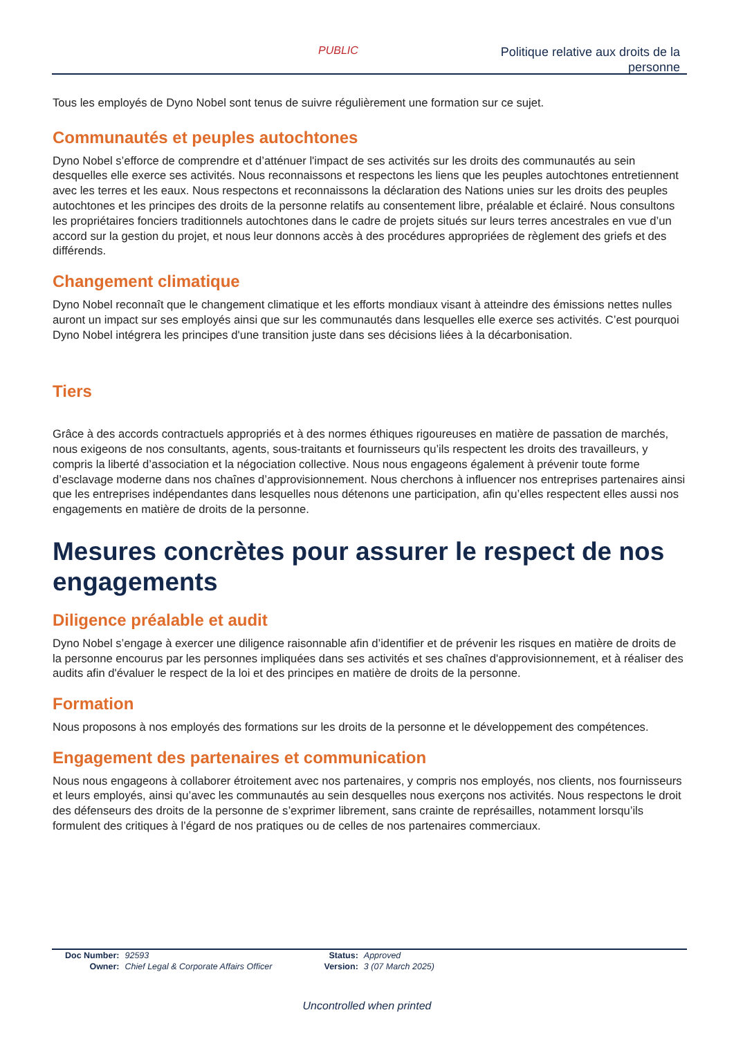PUBLIC
Politique relative aux droits de la
personne
Tous les employés de Dyno Nobel sont tenus de suivre régulièrement une formation sur ce sujet.
Communautés et peuples autochtones
Dyno Nobel s’efforce de comprendre et d’atténuer l'impact de ses activités sur les droits des communautés au sein desquelles elle exerce ses activités. Nous reconnaissons et respectons les liens que les peuples autochtones entretiennent avec les terres et les eaux. Nous respectons et reconnaissons la déclaration des Nations unies sur les droits des peuples autochtones et les principes des droits de la personne relatifs au consentement libre, préalable et éclairé. Nous consultons les propriétaires fonciers traditionnels autochtones dans le cadre de projets situés sur leurs terres ancestrales en vue d’un accord sur la gestion du projet, et nous leur donnons accès à des procédures appropriées de règlement des griefs et des différends.
Changement climatique
Dyno Nobel reconnaît que le changement climatique et les efforts mondiaux visant à atteindre des émissions nettes nulles auront un impact sur ses employés ainsi que sur les communautés dans lesquelles elle exerce ses activités. C’est pourquoi Dyno Nobel intégrera les principes d'une transition juste dans ses décisions liées à la décarbonisation.
Tiers
Grâce à des accords contractuels appropriés et à des normes éthiques rigoureuses en matière de passation de marchés, nous exigeons de nos consultants, agents, sous-traitants et fournisseurs qu’ils respectent les droits des travailleurs, y compris la liberté d’association et la négociation collective. Nous nous engageons également à prévenir toute forme d’esclavage moderne dans nos chaînes d’approvisionnement. Nous cherchons à influencer nos entreprises partenaires ainsi que les entreprises indépendantes dans lesquelles nous détenons une participation, afin qu’elles respectent elles aussi nos engagements en matière de droits de la personne.
Mesures concrètes pour assurer le respect de nos engagements
Diligence préalable et audit
Dyno Nobel s’engage à exercer une diligence raisonnable afin d’identifier et de prévenir les risques en matière de droits de la personne encourus par les personnes impliquées dans ses activités et ses chaînes d'approvisionnement, et à réaliser des audits afin d'évaluer le respect de la loi et des principes en matière de droits de la personne.
Formation
Nous proposons à nos employés des formations sur les droits de la personne et le développement des compétences.
Engagement des partenaires et communication
Nous nous engageons à collaborer étroitement avec nos partenaires, y compris nos employés, nos clients, nos fournisseurs et leurs employés, ainsi qu’avec les communautés au sein desquelles nous exerçons nos activités. Nous respectons le droit des défenseurs des droits de la personne de s’exprimer librement, sans crainte de représailles, notamment lorsqu’ils formulent des critiques à l’égard de nos pratiques ou de celles de nos partenaires commerciaux.
| Doc Number: | 92593 | Status: | Approved |
| Owner: | Chief Legal & Corporate Affairs Officer | Version: | 3 (07 March 2025) |
Uncontrolled when printed